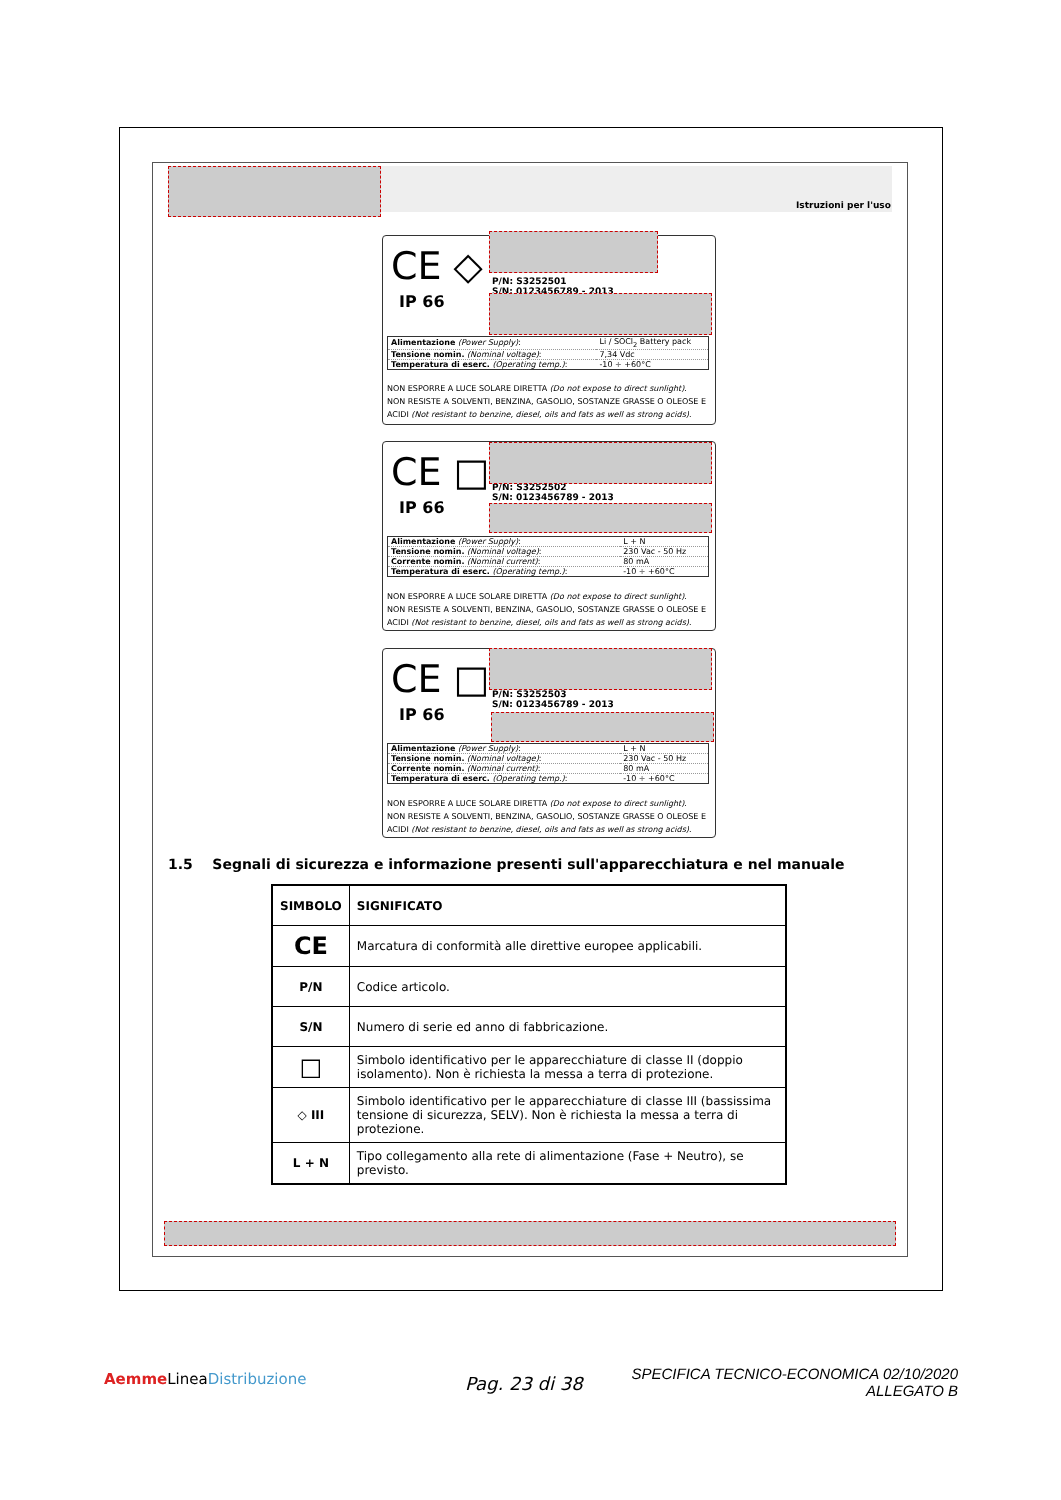Istruzioni per l'uso
CE ◇
IP 66
P/N: S3252501
S/N: 0123456789 - 2013
| Alimentazione (Power Supply) : | Li / SOCl<sub>2</sub> Battery pack |
| Tensione nomin. (Nominal voltage) : | 7,34 Vdc |
| Temperatura di eserc. (Operating temp.) : | -10 ÷ +60°C |
NON ESPORRE A LUCE SOLARE DIRETTA (Do not expose to direct sunlight).
NON RESISTE A SOLVENTI, BENZINA, GASOLIO, SOSTANZE GRASSE O OLEOSE E ACIDI (Not resistant to benzine, diesel, oils and fats as well as strong acids).
CE □
IP 66
P/N: S3252502
S/N: 0123456789 - 2013
| Alimentazione (Power Supply) : | L + N |
| Tensione nomin. (Nominal voltage) : | 230 Vac - 50 Hz |
| Corrente nomin. (Nominal current) : | 80 mA |
| Temperatura di eserc. (Operating temp.) : | -10 ÷ +60°C |
NON ESPORRE A LUCE SOLARE DIRETTA (Do not expose to direct sunlight).
NON RESISTE A SOLVENTI, BENZINA, GASOLIO, SOSTANZE GRASSE O OLEOSE E ACIDI (Not resistant to benzine, diesel, oils and fats as well as strong acids).
CE □
IP 66
P/N: S3252503
S/N: 0123456789 - 2013
| Alimentazione (Power Supply) : | L + N |
| Tensione nomin. (Nominal voltage) : | 230 Vac - 50 Hz |
| Corrente nomin. (Nominal current) : | 80 mA |
| Temperatura di eserc. (Operating temp.) : | -10 ÷ +60°C |
NON ESPORRE A LUCE SOLARE DIRETTA (Do not expose to direct sunlight).
NON RESISTE A SOLVENTI, BENZINA, GASOLIO, SOSTANZE GRASSE O OLEOSE E ACIDI (Not resistant to benzine, diesel, oils and fats as well as strong acids).
1.5 Segnali di sicurezza e informazione presenti sull'apparecchiatura e nel manuale
| SIMBOLO | SIGNIFICATO |
| --- | --- |
| CE | Marcatura di conformità alle direttive europee applicabili. |
| P/N | Codice articolo. |
| S/N | Numero di serie ed anno di fabbricazione. |
| □ | Simbolo identificativo per le apparecchiature di classe II (doppio isolamento). Non è richiesta la messa a terra di protezione. |
| ◇ III | Simbolo identificativo per le apparecchiature di classe III (bassissima tensione di sicurezza, SELV). Non è richiesta la messa a terra di protezione. |
| L + N | Tipo collegamento alla rete di alimentazione (Fase + Neutro), se previsto. |
Aemme LineaDistribuzione Pag. 23 di 38
SPECIFICA TECNICO-ECONOMICA 02/10/2020
ALLEGATO B